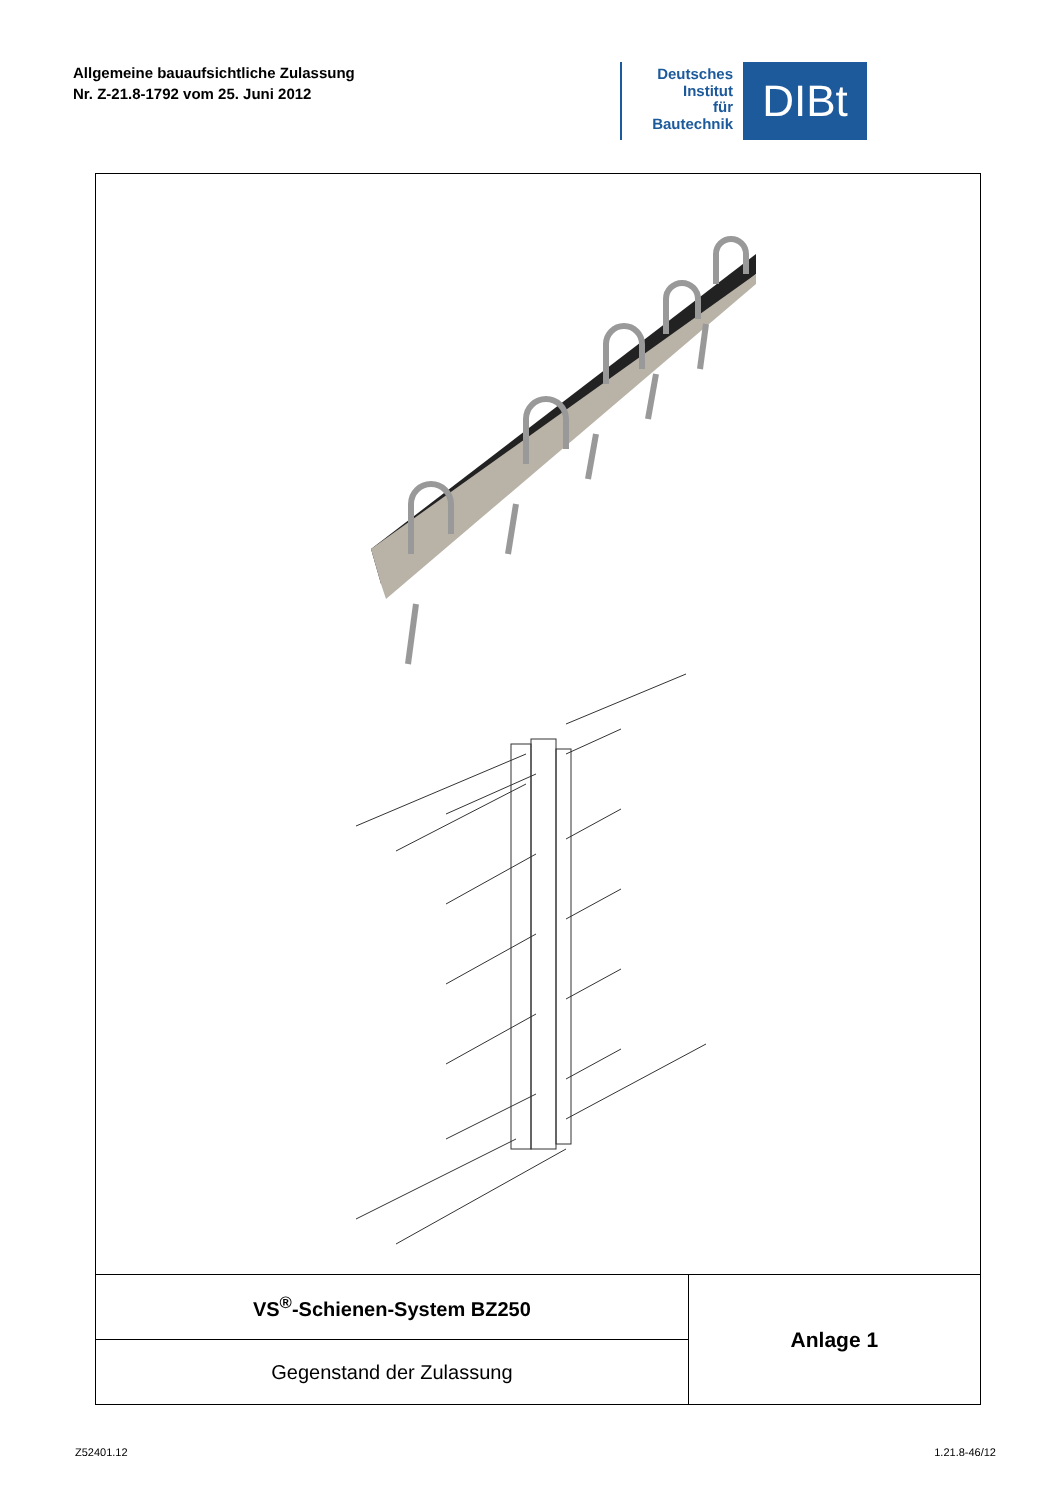Allgemeine bauaufsichtliche Zulassung
Nr. Z-21.8-1792 vom 25. Juni 2012
Deutsches
Institut
für
Bautechnik
DIBt
| VS<sup>®</sup>-Schienen-System BZ250 | Anlage 1 |
| Gegenstand der Zulassung | |
Z52401.12 1.21.8-46/12